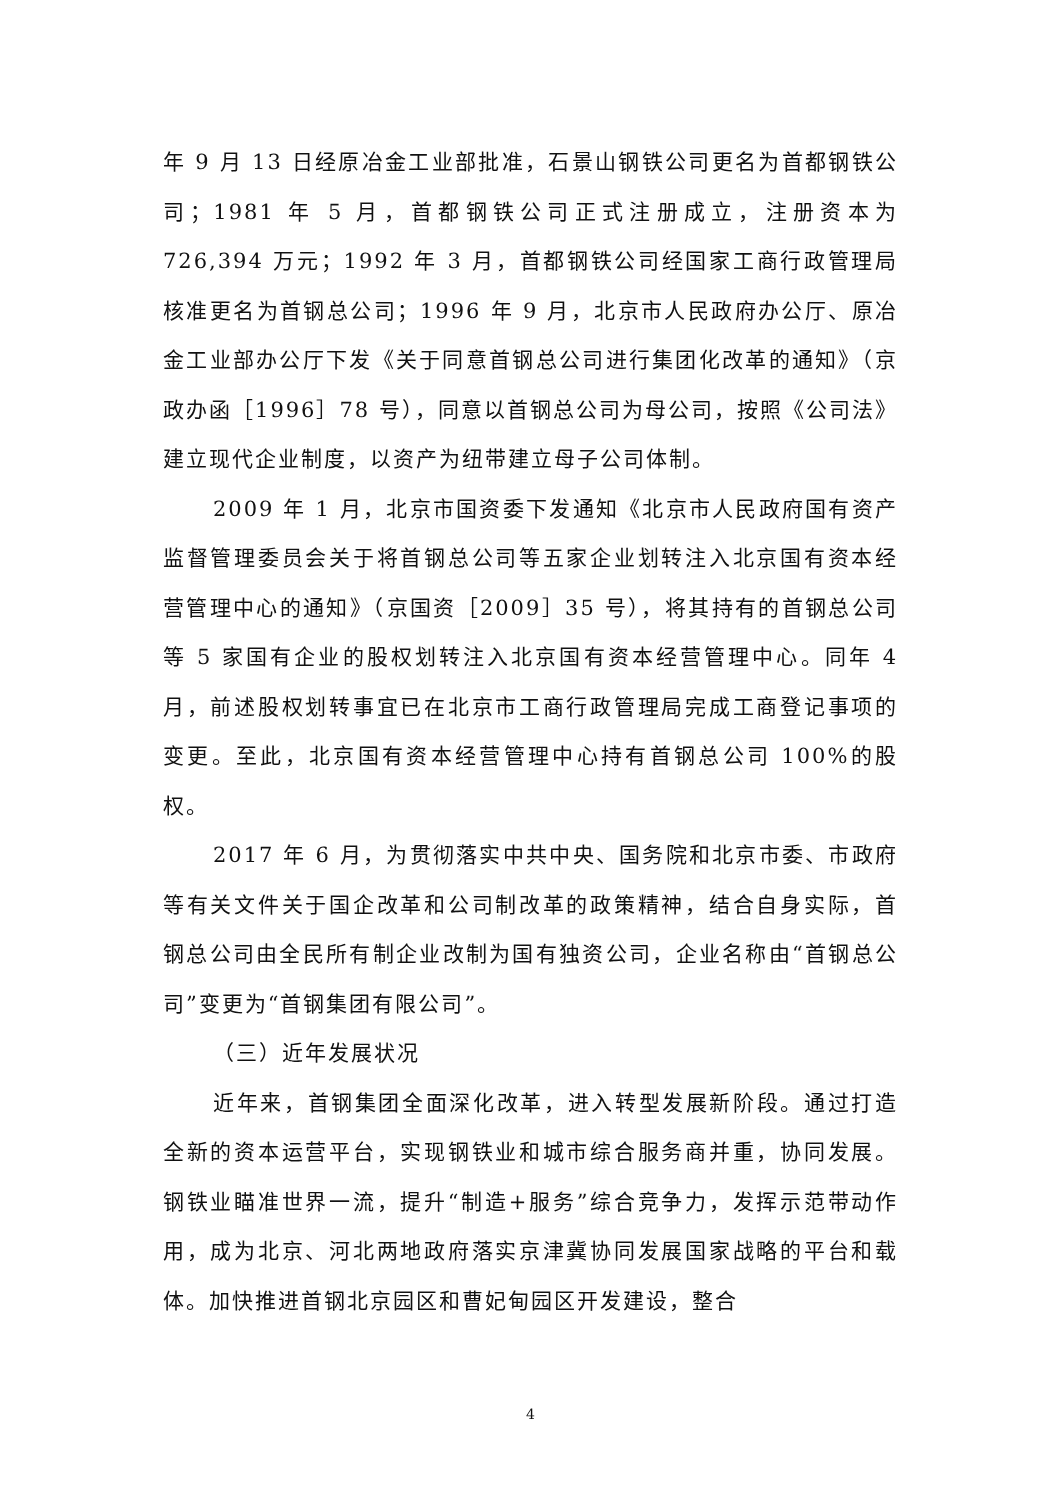年 9 月 13 日经原冶金工业部批准，石景山钢铁公司更名为首都钢铁公司；1981 年 5 月，首都钢铁公司正式注册成立，注册资本为 726,394 万元；1992 年 3 月，首都钢铁公司经国家工商行政管理局核准更名为首钢总公司；1996 年 9 月，北京市人民政府办公厅、原冶金工业部办公厅下发《关于同意首钢总公司进行集团化改革的通知》（京政办函［1996］78 号），同意以首钢总公司为母公司，按照《公司法》建立现代企业制度，以资产为纽带建立母子公司体制。
2009 年 1 月，北京市国资委下发通知《北京市人民政府国有资产监督管理委员会关于将首钢总公司等五家企业划转注入北京国有资本经营管理中心的通知》（京国资［2009］35 号），将其持有的首钢总公司等 5 家国有企业的股权划转注入北京国有资本经营管理中心。同年 4 月，前述股权划转事宜已在北京市工商行政管理局完成工商登记事项的变更。至此，北京国有资本经营管理中心持有首钢总公司 100%的股权。
2017 年 6 月，为贯彻落实中共中央、国务院和北京市委、市政府等有关文件关于国企改革和公司制改革的政策精神，结合自身实际，首钢总公司由全民所有制企业改制为国有独资公司，企业名称由“首钢总公司”变更为“首钢集团有限公司”。
（三）近年发展状况
近年来，首钢集团全面深化改革，进入转型发展新阶段。通过打造全新的资本运营平台，实现钢铁业和城市综合服务商并重，协同发展。钢铁业瞄准世界一流，提升“制造+服务”综合竞争力，发挥示范带动作用，成为北京、河北两地政府落实京津冀协同发展国家战略的平台和载体。加快推进首钢北京园区和曹妃甸园区开发建设，整合
4